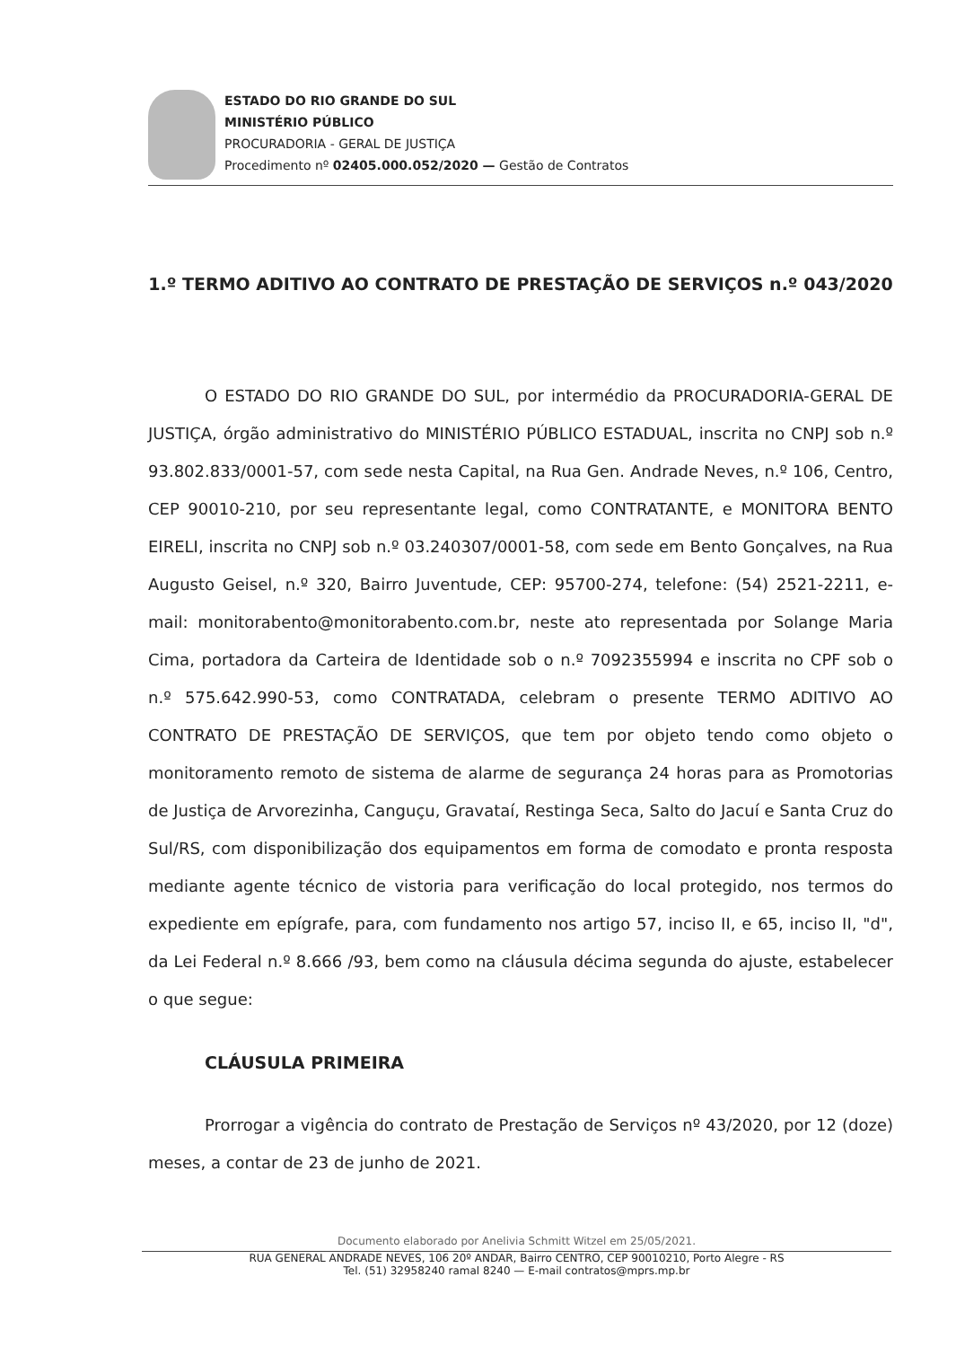ESTADO DO RIO GRANDE DO SUL
MINISTÉRIO PÚBLICO
PROCURADORIA - GERAL DE JUSTIÇA
Procedimento nº 02405.000.052/2020 — Gestão de Contratos
1.º TERMO ADITIVO AO CONTRATO DE PRESTAÇÃO DE SERVIÇOS n.º 043/2020
O ESTADO DO RIO GRANDE DO SUL, por intermédio da PROCURADORIA-GERAL DE JUSTIÇA, órgão administrativo do MINISTÉRIO PÚBLICO ESTADUAL, inscrita no CNPJ sob n.º 93.802.833/0001-57, com sede nesta Capital, na Rua Gen. Andrade Neves, n.º 106, Centro, CEP 90010-210, por seu representante legal, como CONTRATANTE, e MONITORA BENTO EIRELI, inscrita no CNPJ sob n.º 03.240307/0001-58, com sede em Bento Gonçalves, na Rua Augusto Geisel, n.º 320, Bairro Juventude, CEP: 95700-274, telefone: (54) 2521-2211, e-mail: monitorabento@monitorabento.com.br, neste ato representada por Solange Maria Cima, portadora da Carteira de Identidade sob o n.º 7092355994 e inscrita no CPF sob o n.º 575.642.990-53, como CONTRATADA, celebram o presente TERMO ADITIVO AO CONTRATO DE PRESTAÇÃO DE SERVIÇOS, que tem por objeto tendo como objeto o monitoramento remoto de sistema de alarme de segurança 24 horas para as Promotorias de Justiça de Arvorezinha, Canguçu, Gravataí, Restinga Seca, Salto do Jacuí e Santa Cruz do Sul/RS, com disponibilização dos equipamentos em forma de comodato e pronta resposta mediante agente técnico de vistoria para verificação do local protegido, nos termos do expediente em epígrafe, para, com fundamento nos artigo 57, inciso II, e 65, inciso II, "d", da Lei Federal n.º 8.666 /93, bem como na cláusula décima segunda do ajuste, estabelecer o que segue:
CLÁUSULA PRIMEIRA
Prorrogar a vigência do contrato de Prestação de Serviços nº 43/2020, por 12 (doze) meses, a contar de 23 de junho de 2021.
Documento elaborado por Anelivia Schmitt Witzel em 25/05/2021.
RUA GENERAL ANDRADE NEVES, 106 20º ANDAR, Bairro CENTRO, CEP 90010210, Porto Alegre - RS
Tel. (51) 32958240 ramal 8240 — E-mail contratos@mprs.mp.br